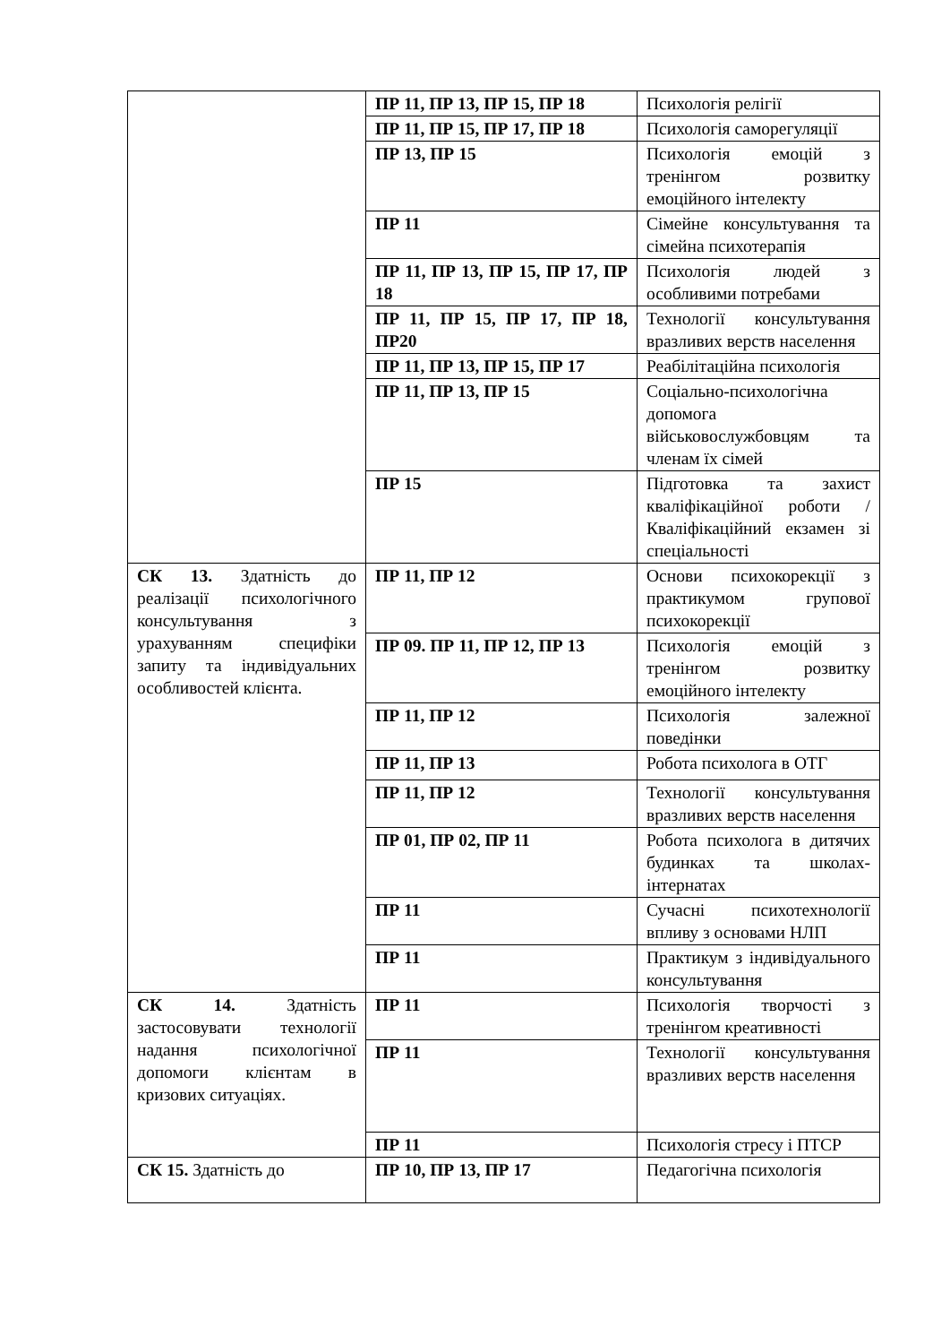| | ПР 11, ПР 13, ПР 15, ПР 18 | Психологія релігії |
| | ПР 11, ПР 15, ПР 17, ПР 18 | Психологія саморегуляції |
| | ПР 13, ПР 15 | Психологія емоцій з тренінгом розвитку емоційного інтелекту |
| | ПР 11 | Сімейне консультування та сімейна психотерапія |
| | ПР 11, ПР 13, ПР 15, ПР 17, ПР 18 | Психологія людей з особливими потребами |
| | ПР 11, ПР 15, ПР 17, ПР 18, ПР20 | Технології консультування вразливих верств населення |
| | ПР 11, ПР 13, ПР 15, ПР 17 | Реабілітаційна психологія |
| | ПР 11, ПР 13, ПР 15 | Соціально-психологічна допомога військовослужбовцям та членам їх сімей |
| | ПР 15 | Підготовка та захист кваліфікаційної роботи / Кваліфікаційний екзамен зі спеціальності |
| СК 13. Здатність до реалізації психологічного консультування з урахуванням специфіки запиту та індивідуальних особливостей клієнта. | ПР 11, ПР 12 | Основи психокорекції з практикумом групової психокорекції |
| | ПР 09. ПР 11, ПР 12, ПР 13 | Психологія емоцій з тренінгом розвитку емоційного інтелекту |
| | ПР 11, ПР 12 | Психологія залежної поведінки |
| | ПР 11, ПР 13 | Робота психолога в ОТГ |
| | ПР 11, ПР 12 | Технології консультування вразливих верств населення |
| | ПР 01, ПР 02, ПР 11 | Робота психолога в дитячих будинках та школах-інтернатах |
| | ПР 11 | Сучасні психотехнології впливу з основами НЛП |
| | ПР 11 | Практикум з індивідуального консультування |
| СК 14. Здатність застосовувати технології надання психологічної допомоги клієнтам в кризових ситуаціях. | ПР 11 | Психологія творчості з тренінгом креативності |
| | ПР 11 | Технології консультування вразливих верств населення |
| | ПР 11 | Психологія стресу і ПТСР |
| СК 15. Здатність до | ПР 10, ПР 13, ПР 17 | Педагогічна психологія |